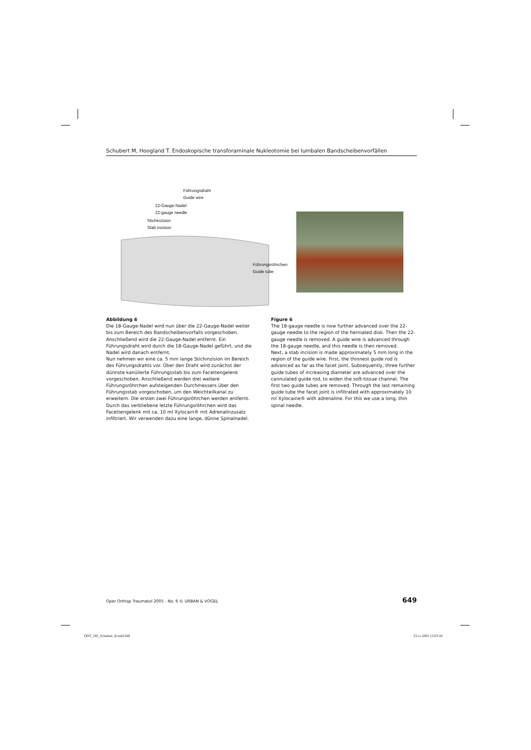Schubert M, Hoogland T. Endoskopische transforaminale Nukleotomie bei lumbalen Bandscheibenvorfällen
Führungsdraht
Guide wire
22-Gauge-Nadel
22-gauge needle
Stichinzision
Stab incision
Führungsröhrchen
Guide tube
Abbildung 6
Die 18-Gauge-Nadel wird nun über die 22-Gauge-Nadel weiter bis zum Bereich des Bandscheibenvorfalls vorgeschoben. Anschließend wird die 22-Gauge-Nadel entfernt. Ein Führungsdraht wird durch die 18-Gauge-Nadel geführt, und die Nadel wird danach entfernt.
Nun nehmen wir eine ca. 5 mm lange Stichinzision im Bereich des Führungsdrahts vor. Über den Draht wird zunächst der dünnste kanülierte Führungsstab bis zum Facettengelenk vorgeschoben. Anschließend werden drei weitere Führungsröhrchen aufsteigenden Durchmessers über den Führungsstab vorgeschoben, um den Weichteilkanal zu erweitern. Die ersten zwei Führungsröhrchen werden entfernt. Durch das verbliebene letzte Führungsröhrchen wird das Facettengelenk mit ca. 10 ml Xylocain® mit Adrenalinzusatz infiltriert. Wir verwenden dazu eine lange, dünne Spinalnadel.
Figure 6
The 18-gauge needle is now further advanced over the 22-gauge needle to the region of the herniated disk. Then the 22-gauge needle is removed. A guide wire is advanced through the 18-gauge needle, and this needle is then removed.
Next, a stab incision is made approximately 5 mm long in the region of the guide wire. First, the thinnest guide rod is advanced as far as the facet joint. Subsequently, three further guide tubes of increasing diameter are advanced over the cannulated guide rod, to widen the soft-tissue channel. The first two guide tubes are removed. Through the last remaining guide tube the facet joint is infiltrated with approximately 10 ml Xylocaine® with adrenaline. For this we use a long, thin spinal needle.
Oper Orthop Traumatol 2005 · No. 6 © URBAN & VOGEL 649
OOT_285_Schubert_B.indd 649 23.11.2005 15:03:20